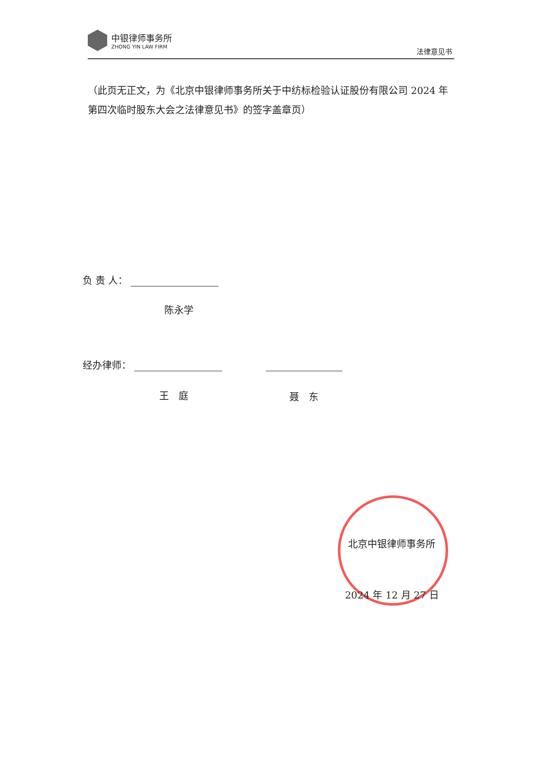中银律师事务所
ZHONG YIN LAW FIRM
法律意见书
（此页无正文，为《北京中银律师事务所关于中纺标检验认证股份有限公司 2024 年第四次临时股东大会之法律意见书》的签字盖章页）
负 责 人：
陈永学
经办律师：
王　庭 聂　东
北京中银律师事务所
2024 年 12 月 27 日